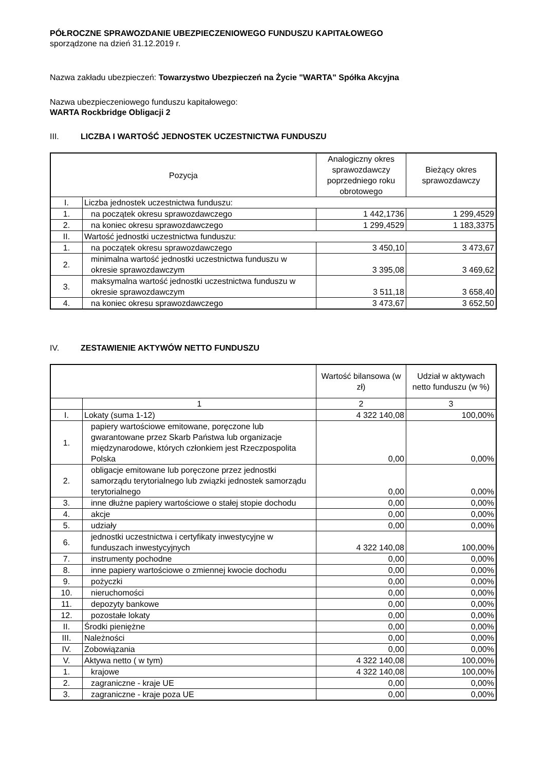PÓŁROCZNE SPRAWOZDANIE UBEZPIECZENIOWEGO FUNDUSZU KAPITAŁOWEGO
sporządzone na dzień 31.12.2019 r.
Nazwa zakładu ubezpieczeń: Towarzystwo Ubezpieczeń na Życie "WARTA" Spółka Akcyjna
Nazwa ubezpieczeniowego funduszu kapitałowego:
WARTA Rockbridge Obligacji 2
III. LICZBA I WARTOŚĆ JEDNOSTEK UCZESTNICTWA FUNDUSZU
| Pozycja | | Analogiczny okres sprawozdawczy poprzedniego roku obrotowego | Bieżący okres sprawozdawczy |
| --- | --- | --- | --- |
| I. | Liczba jednostek uczestnictwa funduszu: | | |
| 1. | na początek okresu sprawozdawczego | 1 442,1736 | 1 299,4529 |
| 2. | na koniec okresu sprawozdawczego | 1 299,4529 | 1 183,3375 |
| II. | Wartość jednostki uczestnictwa funduszu: | | |
| 1. | na początek okresu sprawozdawczego | 3 450,10 | 3 473,67 |
| 2. | minimalna wartość jednostki uczestnictwa funduszu w okresie sprawozdawczym | 3 395,08 | 3 469,62 |
| 3. | maksymalna wartość jednostki uczestnictwa funduszu w okresie sprawozdawczym | 3 511,18 | 3 658,40 |
| 4. | na koniec okresu sprawozdawczego | 3 473,67 | 3 652,50 |
IV. ZESTAWIENIE AKTYWÓW NETTO FUNDUSZU
| | | Wartość bilansowa (w zł) | Udział w aktywach netto funduszu (w %) |
| --- | --- | --- | --- |
| | 1 | 2 | 3 |
| I. | Lokaty (suma 1-12) | 4 322 140,08 | 100,00% |
| 1. | papiery wartościowe emitowane, poręczone lub gwarantowane przez Skarb Państwa lub organizacje międzynarodowe, których członkiem jest Rzeczpospolita Polska | 0,00 | 0,00% |
| 2. | obligacje emitowane lub poręczone przez jednostki samorządu terytorialnego lub związki jednostek samorządu terytorialnego | 0,00 | 0,00% |
| 3. | inne dłużne papiery wartościowe o stałej stopie dochodu | 0,00 | 0,00% |
| 4. | akcje | 0,00 | 0,00% |
| 5. | udziały | 0,00 | 0,00% |
| 6. | jednostki uczestnictwa i certyfikaty inwestycyjne w funduszach inwestycyjnych | 4 322 140,08 | 100,00% |
| 7. | instrumenty pochodne | 0,00 | 0,00% |
| 8. | inne papiery wartościowe o zmiennej kwocie dochodu | 0,00 | 0,00% |
| 9. | pożyczki | 0,00 | 0,00% |
| 10. | nieruchomości | 0,00 | 0,00% |
| 11. | depozyty bankowe | 0,00 | 0,00% |
| 12. | pozostałe lokaty | 0,00 | 0,00% |
| II. | Środki pieniężne | 0,00 | 0,00% |
| III. | Należności | 0,00 | 0,00% |
| IV. | Zobowiązania | 0,00 | 0,00% |
| V. | Aktywa netto ( w tym) | 4 322 140,08 | 100,00% |
| 1. | krajowe | 4 322 140,08 | 100,00% |
| 2. | zagraniczne - kraje UE | 0,00 | 0,00% |
| 3. | zagraniczne - kraje poza UE | 0,00 | 0,00% |